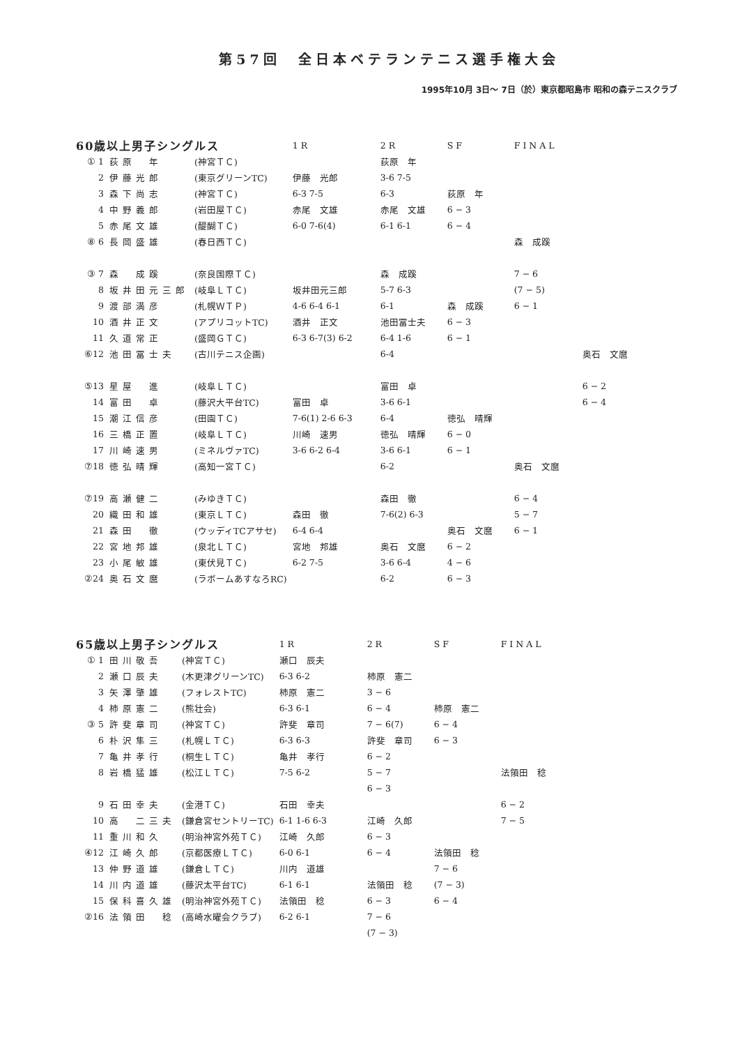第57回　全日本ベテランテニス選手権大会
1995年10月 3日～ 7日（於）東京都昭島市 昭和の森テニスクラブ
| 60歳以上男子シングルス | | | 1R | 2R | SF | FINAL | |
| --- | --- | --- | --- | --- | --- | --- | --- |
| ① 1 | 荻原 年 | (神宮ＴＣ) | | 荻原 年 | | | |
| 2 | 伊藤光郎 | (東京グリーンTC) | 伊藤 光郎 | 3-6 7-5 | | | |
| 3 | 森下尚志 | (神宮ＴＣ) | 6-3 7-5 | 6-3 | 荻原 年 | | |
| 4 | 中野義郎 | (岩田屋ＴＣ) | 赤尾 文雄 | 赤尾 文雄 | 6 − 3 | | |
| 5 | 赤尾文雄 | (醍醐ＴＣ) | 6-0 7-6(4) | 6-1 6-1 | 6 − 4 | | |
| ⑧ 6 | 長岡盛雄 | (春日西ＴＣ) | | | | 森 成蹊 | |
| ③ 7 | 森 成蹊 | (奈良国際ＴＣ) | | 森 成蹊 | | 7 − 6 | |
| 8 | 坂井田元三郎 | (岐阜ＬＴＣ) | 坂井田元三郎 | 5-7 6-3 | | (7 − 5) | |
| 9 | 渡部満彦 | (札幌ＷＴＰ) | 4-6 6-4 6-1 | 6-1 | 森 成蹊 | 6 − 1 | |
| 10 | 酒井正文 | (アプリコットTC) | 酒井 正文 | 池田冨士夫 | 6 − 3 | | |
| 11 | 久道常正 | (盛岡ＧＴＣ) | 6-3 6-7(3) 6-2 | 6-4 1-6 | 6 − 1 | | |
| ⑥12 | 池田冨士夫 | (古川テニス企画) | | 6-4 | | | 奥石 文麿 |
| ⑤13 | 星屋 進 | (岐阜ＬＴＣ) | | 富田 卓 | | | 6 − 2 |
| 14 | 富田 卓 | (藤沢大平台TC) | 富田 卓 | 3-6 6-1 | | | 6 − 4 |
| 15 | 潮江信彦 | (田園ＴＣ) | 7-6(1) 2-6 6-3 | 6-4 | 徳弘 晴輝 | | |
| 16 | 三橋正置 | (岐阜ＬＴＣ) | 川崎 速男 | 徳弘 晴輝 | 6 − 0 | | |
| 17 | 川崎速男 | (ミネルヴァTC) | 3-6 6-2 6-4 | 3-6 6-1 | 6 − 1 | | |
| ⑦18 | 徳弘晴輝 | (高知一宮ＴＣ) | | 6-2 | | 奥石 文麿 | |
| ⑦19 | 高瀬健二 | (みゆきＴＣ) | | 森田 徹 | | 6 − 4 | |
| 20 | 織田和雄 | (東京ＬＴＣ) | 森田 徹 | 7-6(2) 6-3 | | 5 − 7 | |
| 21 | 森田 徹 | (ウッディTCアサセ) | 6-4 6-4 | | 奥石 文麿 | 6 − 1 | |
| 22 | 宮地邦雄 | (泉北ＬＴＣ) | 宮地 邦雄 | 奥石 文麿 | 6 − 2 | | |
| 23 | 小尾敏雄 | (東伏見ＴＣ) | 6-2 7-5 | 3-6 6-4 | 4 − 6 | | |
| ②24 | 奥石文麿 | (ラボームあすなろRC) | | 6-2 | 6 − 3 | | |
| 65歳以上男子シングルス | | | 1R | 2R | SF | FINAL |
| --- | --- | --- | --- | --- | --- | --- |
| ① 1 | 田川敬吾 | (神宮ＴＣ) | 瀬口 辰夫 | | | |
| 2 | 瀬口辰夫 | (木更津グリーンTC) | 6-3 6-2 | 柿原 憲二 | | |
| 3 | 矢澤肇雄 | (フォレストTC) | 柿原 憲二 | 3 − 6 | | |
| 4 | 柿原憲二 | (熊壮会) | 6-3 6-1 | 6 − 4 | 柿原 憲二 | |
| ③ 5 | 許斐章司 | (神宮ＴＣ) | 許斐 章司 | 7 − 6(7) | 6 − 4 | |
| 6 | 朴沢隼三 | (札幌ＬＴＣ) | 6-3 6-3 | 許斐 章司 | 6 − 3 | |
| 7 | 亀井孝行 | (桐生ＬＴＣ) | 亀井 孝行 | 6 − 2 | | |
| 8 | 岩橋猛雄 | (松江ＬＴＣ) | 7-5 6-2 | 5 − 7 | | 法領田 稔 |
| | | | | 6 − 3 | | |
| 9 | 石田幸夫 | (金港ＴＣ) | 石田 幸夫 | | | 6 − 2 |
| 10 | 高 二三夫 | (鎌倉宮セントリーTC) | 6-1 1-6 6-3 | 江崎 久郎 | | 7 − 5 |
| 11 | 重川和久 | (明治神宮外苑ＴＣ) | 江崎 久郎 | 6 − 3 | | |
| ④12 | 江崎久郎 | (京都医療ＬＴＣ) | 6-0 6-1 | 6 − 4 | 法領田 稔 | |
| 13 | 仲野道雄 | (鎌倉ＬＴＣ) | 川内 道雄 | | 7 − 6 | |
| 14 | 川内道雄 | (藤沢太平台TC) | 6-1 6-1 | 法領田 稔 | (7 − 3) | |
| 15 | 保科喜久雄 | (明治神宮外苑ＴＣ) | 法領田 稔 | 6 − 3 | 6 − 4 | |
| ②16 | 法領田 稔 | (高崎水曜会クラブ) | 6-2 6-1 | 7 − 6 | | |
| | | | | (7 − 3) | | |